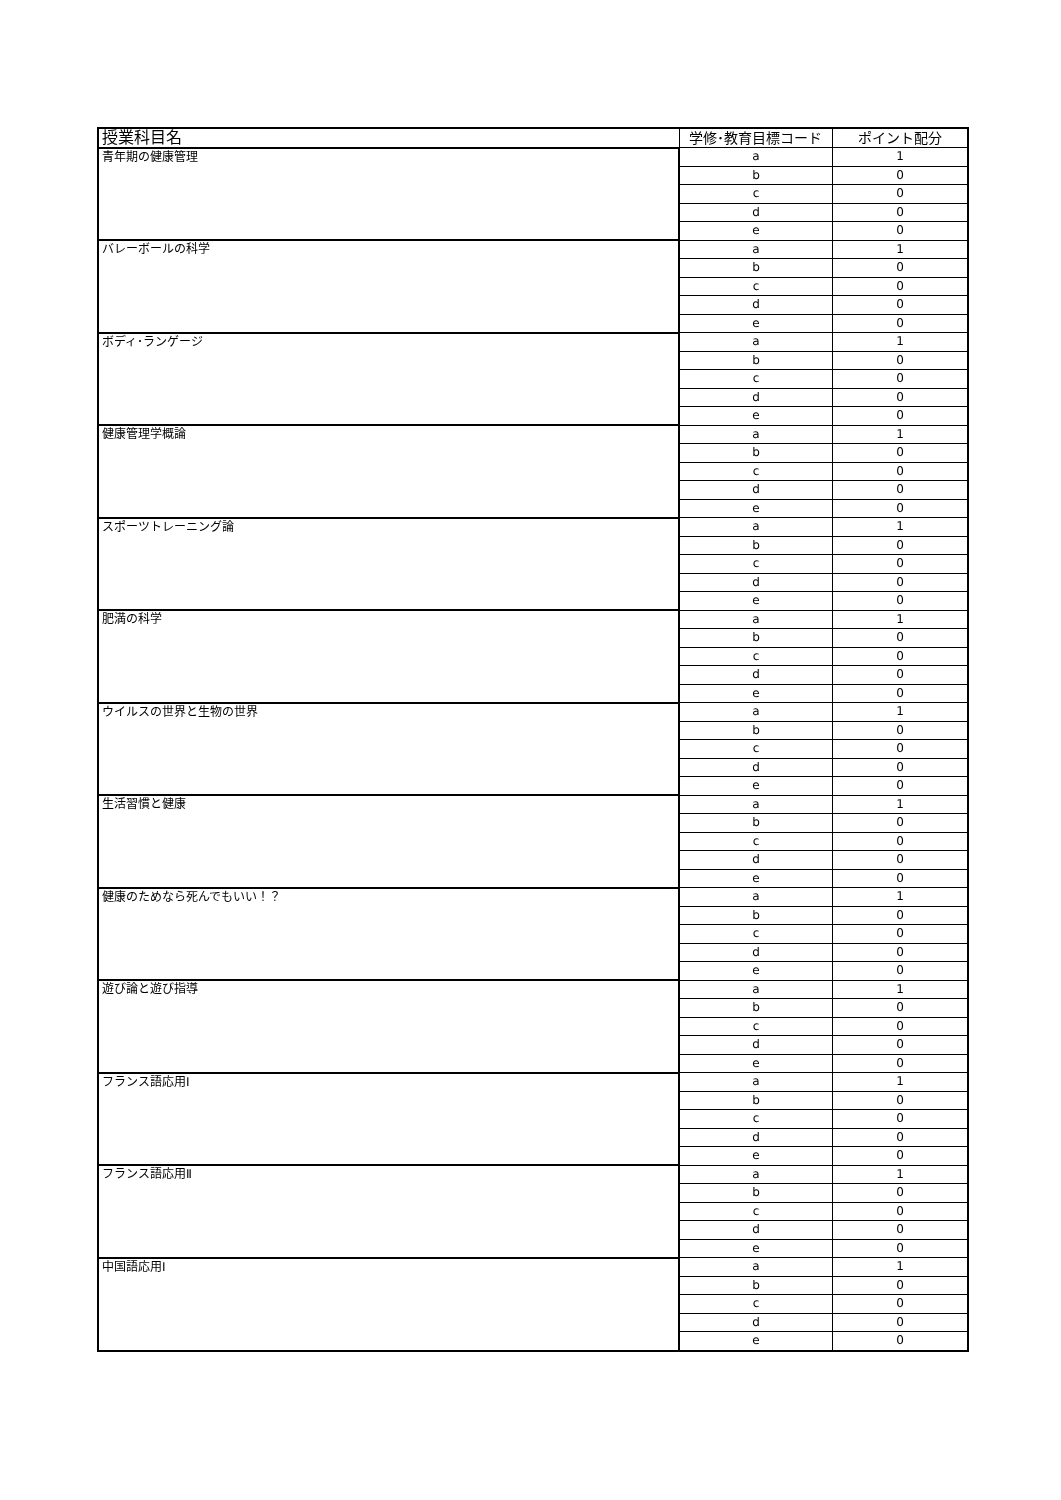| 授業科目名 | 学修･教育目標コード | ポイント配分 |
| --- | --- | --- |
| 青年期の健康管理 | a | 1 |
| | b | 0 |
| | c | 0 |
| | d | 0 |
| | e | 0 |
| バレーボールの科学 | a | 1 |
| | b | 0 |
| | c | 0 |
| | d | 0 |
| | e | 0 |
| ボディ･ランゲージ | a | 1 |
| | b | 0 |
| | c | 0 |
| | d | 0 |
| | e | 0 |
| 健康管理学概論 | a | 1 |
| | b | 0 |
| | c | 0 |
| | d | 0 |
| | e | 0 |
| スポーツトレーニング論 | a | 1 |
| | b | 0 |
| | c | 0 |
| | d | 0 |
| | e | 0 |
| 肥満の科学 | a | 1 |
| | b | 0 |
| | c | 0 |
| | d | 0 |
| | e | 0 |
| ウイルスの世界と生物の世界 | a | 1 |
| | b | 0 |
| | c | 0 |
| | d | 0 |
| | e | 0 |
| 生活習慣と健康 | a | 1 |
| | b | 0 |
| | c | 0 |
| | d | 0 |
| | e | 0 |
| 健康のためなら死んでもいい！？ | a | 1 |
| | b | 0 |
| | c | 0 |
| | d | 0 |
| | e | 0 |
| 遊び論と遊び指導 | a | 1 |
| | b | 0 |
| | c | 0 |
| | d | 0 |
| | e | 0 |
| フランス語応用Ⅰ | a | 1 |
| | b | 0 |
| | c | 0 |
| | d | 0 |
| | e | 0 |
| フランス語応用Ⅱ | a | 1 |
| | b | 0 |
| | c | 0 |
| | d | 0 |
| | e | 0 |
| 中国語応用Ⅰ | a | 1 |
| | b | 0 |
| | c | 0 |
| | d | 0 |
| | e | 0 |